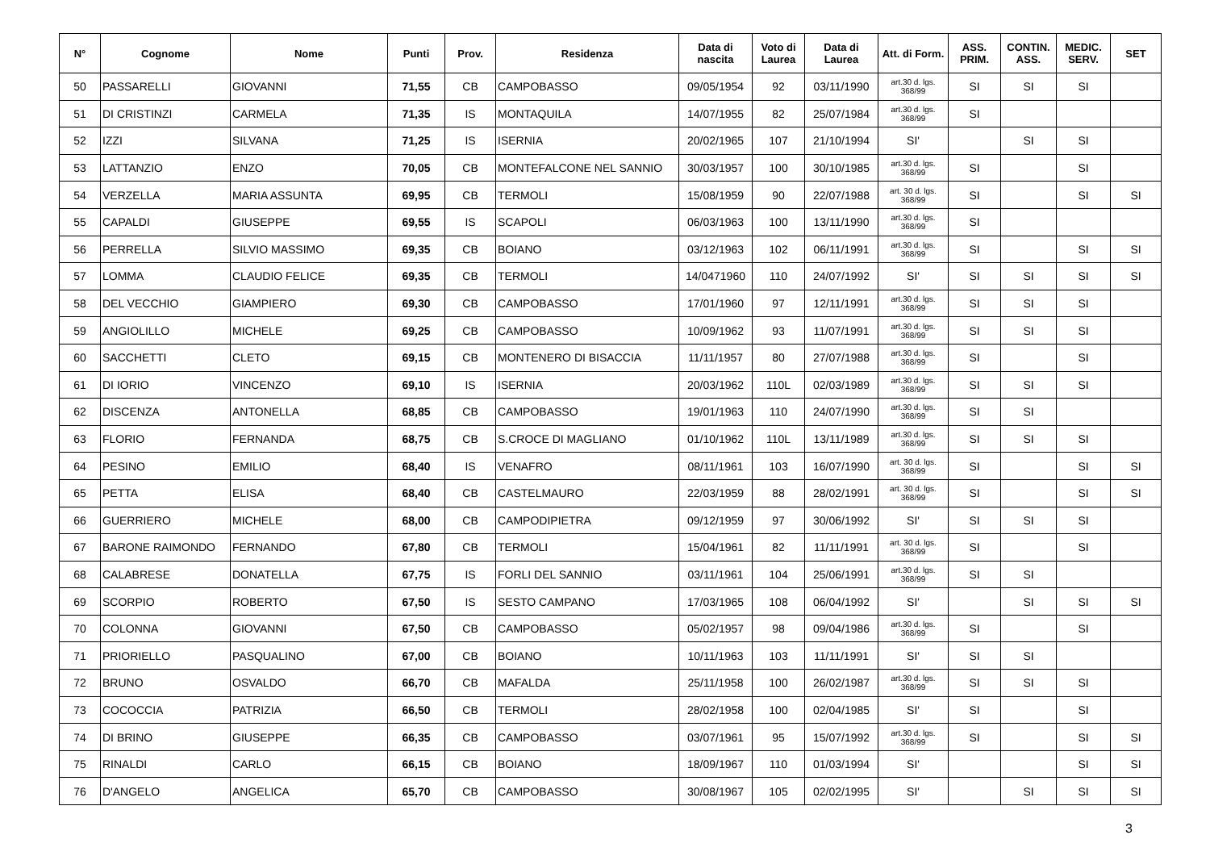| N° | Cognome | Nome | Punti | Prov. | Residenza | Data di nascita | Voto di Laurea | Data di Laurea | Att. di Form. | ASS. PRIM. | CONTIN. ASS. | MEDIC. SERV. | SET |
| --- | --- | --- | --- | --- | --- | --- | --- | --- | --- | --- | --- | --- | --- |
| 50 | PASSARELLI | GIOVANNI | 71,55 | CB | CAMPOBASSO | 09/05/1954 | 92 | 03/11/1990 | art.30 d. lgs. 368/99 | SI | SI | SI | |
| 51 | DI CRISTINZI | CARMELA | 71,35 | IS | MONTAQUILA | 14/07/1955 | 82 | 25/07/1984 | art.30 d. lgs. 368/99 | SI | | | |
| 52 | IZZI | SILVANA | 71,25 | IS | ISERNIA | 20/02/1965 | 107 | 21/10/1994 | SI' | | SI | SI | |
| 53 | LATTANZIO | ENZO | 70,05 | CB | MONTEFALCONE NEL SANNIO | 30/03/1957 | 100 | 30/10/1985 | art.30 d. lgs. 368/99 | SI | | SI | |
| 54 | VERZELLA | MARIA ASSUNTA | 69,95 | CB | TERMOLI | 15/08/1959 | 90 | 22/07/1988 | art. 30 d. lgs. 368/99 | SI | | SI | SI |
| 55 | CAPALDI | GIUSEPPE | 69,55 | IS | SCAPOLI | 06/03/1963 | 100 | 13/11/1990 | art.30 d. lgs. 368/99 | SI | | | |
| 56 | PERRELLA | SILVIO MASSIMO | 69,35 | CB | BOIANO | 03/12/1963 | 102 | 06/11/1991 | art.30 d. lgs. 368/99 | SI | | SI | SI |
| 57 | LOMMA | CLAUDIO FELICE | 69,35 | CB | TERMOLI | 14/0471960 | 110 | 24/07/1992 | SI' | SI | SI | SI | SI |
| 58 | DEL VECCHIO | GIAMPIERO | 69,30 | CB | CAMPOBASSO | 17/01/1960 | 97 | 12/11/1991 | art.30 d. lgs. 368/99 | SI | SI | SI | |
| 59 | ANGIOLILLO | MICHELE | 69,25 | CB | CAMPOBASSO | 10/09/1962 | 93 | 11/07/1991 | art.30 d. lgs. 368/99 | SI | SI | SI | |
| 60 | SACCHETTI | CLETO | 69,15 | CB | MONTENERO DI BISACCIA | 11/11/1957 | 80 | 27/07/1988 | art.30 d. lgs. 368/99 | SI | | SI | |
| 61 | DI IORIO | VINCENZO | 69,10 | IS | ISERNIA | 20/03/1962 | 110L | 02/03/1989 | art.30 d. lgs. 368/99 | SI | SI | SI | |
| 62 | DISCENZA | ANTONELLA | 68,85 | CB | CAMPOBASSO | 19/01/1963 | 110 | 24/07/1990 | art.30 d. lgs. 368/99 | SI | SI | | |
| 63 | FLORIO | FERNANDA | 68,75 | CB | S.CROCE DI MAGLIANO | 01/10/1962 | 110L | 13/11/1989 | art.30 d. lgs. 368/99 | SI | SI | SI | |
| 64 | PESINO | EMILIO | 68,40 | IS | VENAFRO | 08/11/1961 | 103 | 16/07/1990 | art. 30 d. lgs. 368/99 | SI | | SI | SI |
| 65 | PETTA | ELISA | 68,40 | CB | CASTELMAURO | 22/03/1959 | 88 | 28/02/1991 | art. 30 d. lgs. 368/99 | SI | | SI | SI |
| 66 | GUERRIERO | MICHELE | 68,00 | CB | CAMPODIPIETRA | 09/12/1959 | 97 | 30/06/1992 | SI' | SI | SI | SI | |
| 67 | BARONE RAIMONDO | FERNANDO | 67,80 | CB | TERMOLI | 15/04/1961 | 82 | 11/11/1991 | art. 30 d. lgs. 368/99 | SI | | SI | |
| 68 | CALABRESE | DONATELLA | 67,75 | IS | FORLI DEL SANNIO | 03/11/1961 | 104 | 25/06/1991 | art.30 d. lgs. 368/99 | SI | SI | | |
| 69 | SCORPIO | ROBERTO | 67,50 | IS | SESTO CAMPANO | 17/03/1965 | 108 | 06/04/1992 | SI' | | SI | SI | SI |
| 70 | COLONNA | GIOVANNI | 67,50 | CB | CAMPOBASSO | 05/02/1957 | 98 | 09/04/1986 | art.30 d. lgs. 368/99 | SI | | SI | |
| 71 | PRIORIELLO | PASQUALINO | 67,00 | CB | BOIANO | 10/11/1963 | 103 | 11/11/1991 | SI' | SI | SI | | |
| 72 | BRUNO | OSVALDO | 66,70 | CB | MAFALDA | 25/11/1958 | 100 | 26/02/1987 | art.30 d. lgs. 368/99 | SI | SI | SI | |
| 73 | COCOCCIA | PATRIZIA | 66,50 | CB | TERMOLI | 28/02/1958 | 100 | 02/04/1985 | SI' | SI | | SI | |
| 74 | DI BRINO | GIUSEPPE | 66,35 | CB | CAMPOBASSO | 03/07/1961 | 95 | 15/07/1992 | art.30 d. lgs. 368/99 | SI | | SI | SI |
| 75 | RINALDI | CARLO | 66,15 | CB | BOIANO | 18/09/1967 | 110 | 01/03/1994 | SI' | | | SI | SI |
| 76 | D'ANGELO | ANGELICA | 65,70 | CB | CAMPOBASSO | 30/08/1967 | 105 | 02/02/1995 | SI' | | SI | SI | SI |
3